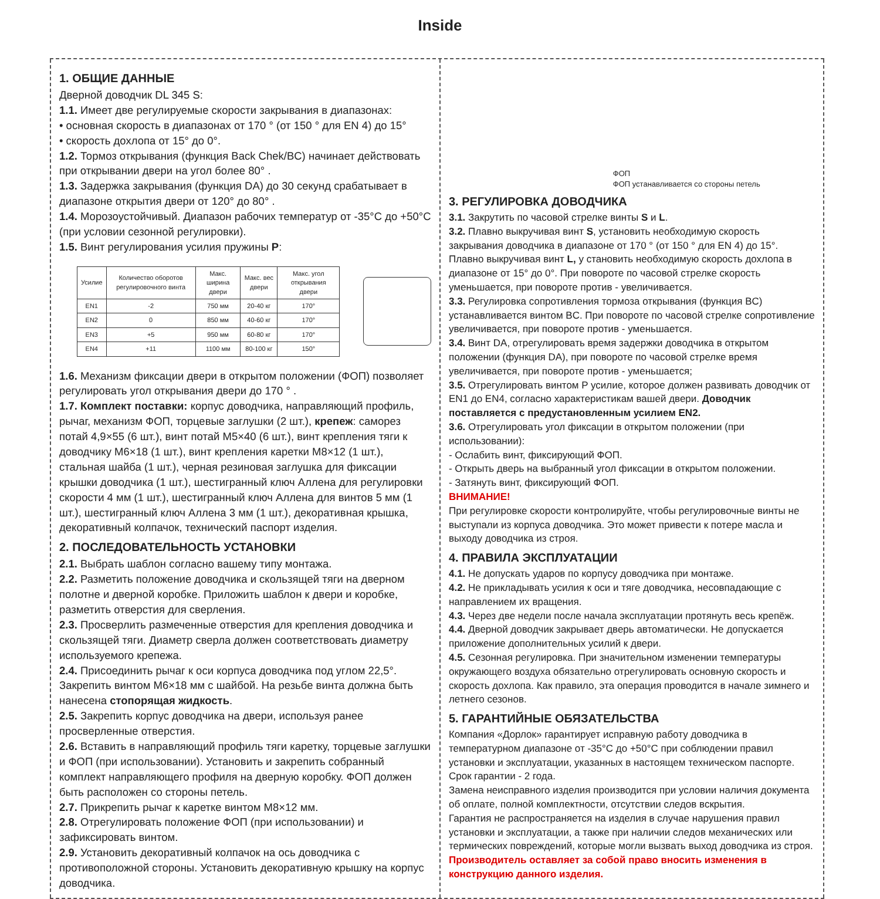Inside
1. ОБЩИЕ ДАННЫЕ
Дверной доводчик DL 345 S:
1.1. Имеет две регулируемые скорости закрывания в диапазонах:
• основная скорость в диапазонах от 170 ° (от 150 ° для EN 4) до 15°
• скорость дохлопа от 15° до 0°.
1.2. Тормоз открывания (функция Back Chek/BC) начинает действовать при открывании двери на угол более 80° .
1.3. Задержка закрывания (функция DA) до 30 секунд срабатывает в диапазоне открытия двери от 120° до 80° .
1.4. Морозоустойчивый. Диапазон рабочих температур от -35°C до +50°C (при условии сезонной регулировки).
1.5. Винт регулирования усилия пружины P:
| Усилие | Количество оборотов регулировочного винта | Макс. ширина двери | Макс. вес двери | Макс. угол открывания двери |
| --- | --- | --- | --- | --- |
| EN1 | -2 | 750 мм | 20-40 кг | 170° |
| EN2 | 0 | 850 мм | 40-60 кг | 170° |
| EN3 | +5 | 950 мм | 60-80 кг | 170° |
| EN4 | +11 | 1100 мм | 80-100 кг | 150° |
1.6. Механизм фиксации двери в открытом положении (ФОП) позволяет регулировать угол открывания двери до 170 ° .
1.7. Комплект поставки: корпус доводчика, направляющий профиль, рычаг, механизм ФОП, торцевые заглушки (2 шт.), крепеж: саморез потай 4,9×55 (6 шт.), винт потай M5×40 (6 шт.), винт крепления тяги к доводчику M6×18 (1 шт.), винт крепления каретки M8×12 (1 шт.), стальная шайба (1 шт.), черная резиновая заглушка для фиксации крышки доводчика (1 шт.), шестигранный ключ Аллена для регулировки скорости 4 мм (1 шт.), шестигранный ключ Аллена для винтов 5 мм (1 шт.), шестигранный ключ Аллена 3 мм (1 шт.), декоративная крышка, декоративный колпачок, технический паспорт изделия.
2. ПОСЛЕДОВАТЕЛЬНОСТЬ УСТАНОВКИ
2.1. Выбрать шаблон согласно вашему типу монтажа.
2.2. Разметить положение доводчика и скользящей тяги на дверном полотне и дверной коробке. Приложить шаблон к двери и коробке, разметить отверстия для сверления.
2.3. Просверлить размеченные отверстия для крепления доводчика и скользящей тяги. Диаметр сверла должен соответствовать диаметру используемого крепежа.
2.4. Присоединить рычаг к оси корпуса доводчика под углом 22,5°. Закрепить винтом M6×18 мм с шайбой. На резьбе винта должна быть нанесена стопорящая жидкость.
2.5. Закрепить корпус доводчика на двери, используя ранее просверленные отверстия.
2.6. Вставить в направляющий профиль тяги каретку, торцевые заглушки и ФОП (при использовании). Установить и закрепить собранный комплект направляющего профиля на дверную коробку. ФОП должен быть расположен со стороны петель.
2.7. Прикрепить рычаг к каретке винтом M8×12 мм.
2.8. Отрегулировать положение ФОП (при использовании) и зафиксировать винтом.
2.9. Установить декоративный колпачок на ось доводчика с противоположной стороны. Установить декоративную крышку на корпус доводчика.
ФОП
ФОП устанавливается со стороны петель
3. РЕГУЛИРОВКА ДОВОДЧИКА
3.1. Закрутить по часовой стрелке винты S и L.
3.2. Плавно выкручивая винт S, установить необходимую скорость закрывания доводчика в диапазоне от 170 ° (от 150 ° для EN 4) до 15°. Плавно выкручивая винт L, у становить необходимую скорость дохлопа в диапазоне от 15° до 0°. При повороте по часовой стрелке скорость уменьшается, при повороте против - увеличивается.
3.3. Регулировка сопротивления тормоза открывания (функция BC) устанавливается винтом BC. При повороте по часовой стрелке сопротивление увеличивается, при повороте против - уменьшается.
3.4. Винт DA, отрегулировать время задержки доводчика в открытом положении (функция DA), при повороте по часовой стрелке время увеличивается, при повороте против - уменьшается;
3.5. Отрегулировать винтом P усилие, которое должен развивать доводчик от EN1 до EN4, согласно характеристикам вашей двери. Доводчик поставляется с предустановленным усилием EN2.
3.6. Отрегулировать угол фиксации в открытом положении (при использовании):
- Ослабить винт, фиксирующий ФОП.
- Открыть дверь на выбранный угол фиксации в открытом положении.
- Затянуть винт, фиксирующий ФОП.
ВНИМАНИЕ!
При регулировке скорости контролируйте, чтобы регулировочные винты не выступали из корпуса доводчика. Это может привести к потере масла и выходу доводчика из строя.
4. ПРАВИЛА ЭКСПЛУАТАЦИИ
4.1. Не допускать ударов по корпусу доводчика при монтаже.
4.2. Не прикладывать усилия к оси и тяге доводчика, несовпадающие с направлением их вращения.
4.3. Через две недели после начала эксплуатации протянуть весь крепёж.
4.4. Дверной доводчик закрывает дверь автоматически. Не допускается приложение дополнительных усилий к двери.
4.5. Сезонная регулировка. При значительном изменении температуры окружающего воздуха обязательно отрегулировать основную скорость и скорость дохлопа. Как правило, эта операция проводится в начале зимнего и летнего сезонов.
5. ГАРАНТИЙНЫЕ ОБЯЗАТЕЛЬСТВА
Компания «Дорлок» гарантирует исправную работу доводчика в температурном диапазоне от -35°C до +50°C при соблюдении правил установки и эксплуатации, указанных в настоящем техническом паспорте. Срок гарантии - 2 года.
Замена неисправного изделия производится при условии наличия документа об оплате, полной комплектности, отсутствии следов вскрытия.
Гарантия не распространяется на изделия в случае нарушения правил установки и эксплуатации, а также при наличии следов механических или термических повреждений, которые могли вызвать выход доводчика из строя.
Производитель оставляет за собой право вносить изменения в конструкцию данного изделия.